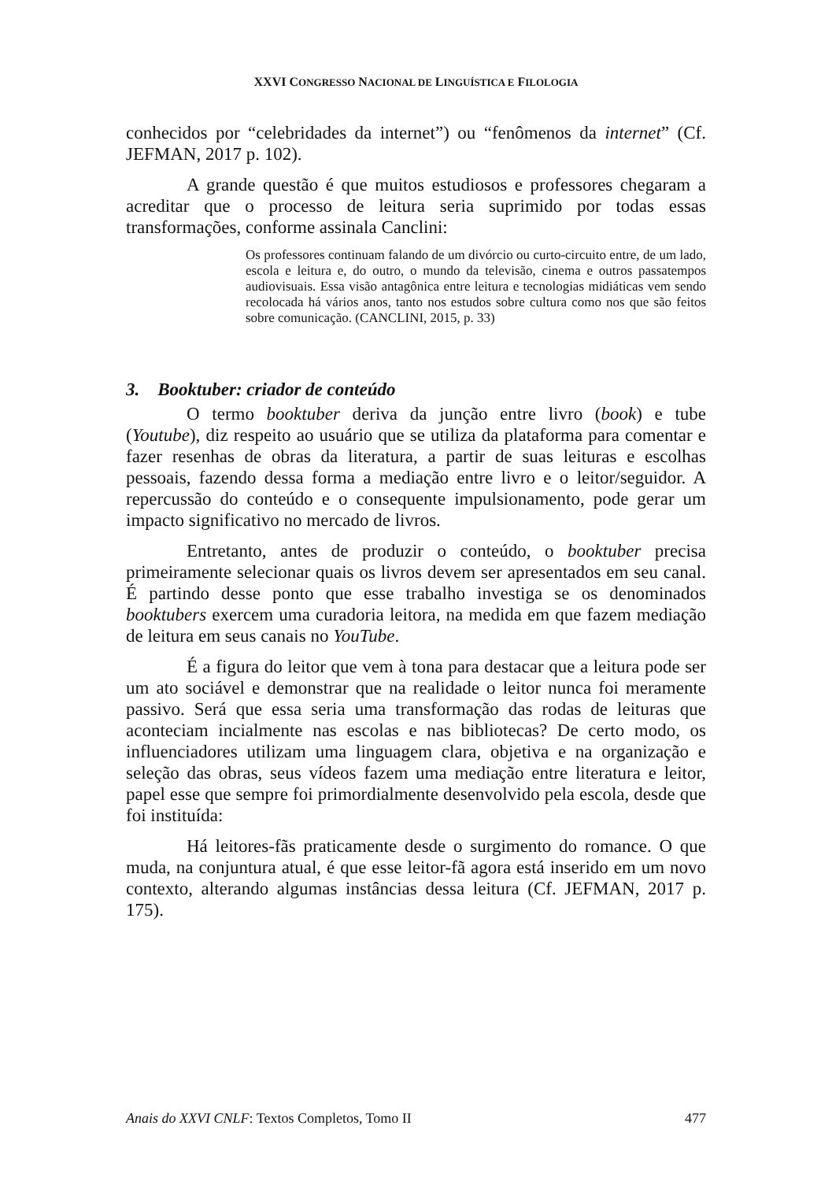XXVI CONGRESSO NACIONAL DE LINGUÍSTICA E FILOLOGIA
conhecidos por “celebridades da internet”) ou “fenômenos da internet” (Cf. JEFMAN, 2017 p. 102).
A grande questão é que muitos estudiosos e professores chegaram a acreditar que o processo de leitura seria suprimido por todas essas transformações, conforme assinala Canclini:
Os professores continuam falando de um divórcio ou curto-circuito entre, de um lado, escola e leitura e, do outro, o mundo da televisão, cinema e outros passatempos audiovisuais. Essa visão antagônica entre leitura e tecnologias midiáticas vem sendo recolocada há vários anos, tanto nos estudos sobre cultura como nos que são feitos sobre comunicação. (CANCLINI, 2015, p. 33)
3. Booktuber: criador de conteúdo
O termo booktuber deriva da junção entre livro (book) e tube (Youtube), diz respeito ao usuário que se utiliza da plataforma para comentar e fazer resenhas de obras da literatura, a partir de suas leituras e escolhas pessoais, fazendo dessa forma a mediação entre livro e o leitor/seguidor. A repercussão do conteúdo e o consequente impulsionamento, pode gerar um impacto significativo no mercado de livros.
Entretanto, antes de produzir o conteúdo, o booktuber precisa primeiramente selecionar quais os livros devem ser apresentados em seu canal. É partindo desse ponto que esse trabalho investiga se os denominados booktubers exercem uma curadoria leitora, na medida em que fazem mediação de leitura em seus canais no YouTube.
É a figura do leitor que vem à tona para destacar que a leitura pode ser um ato sociável e demonstrar que na realidade o leitor nunca foi meramente passivo. Será que essa seria uma transformação das rodas de leituras que aconteciam incialmente nas escolas e nas bibliotecas? De certo modo, os influenciadores utilizam uma linguagem clara, objetiva e na organização e seleção das obras, seus vídeos fazem uma mediação entre literatura e leitor, papel esse que sempre foi primordialmente desenvolvido pela escola, desde que foi instituída:
Há leitores-fãs praticamente desde o surgimento do romance. O que muda, na conjuntura atual, é que esse leitor-fã agora está inserido em um novo contexto, alterando algumas instâncias dessa leitura (Cf. JEFMAN, 2017 p. 175).
Anais do XXVI CNLF: Textos Completos, Tomo II 477